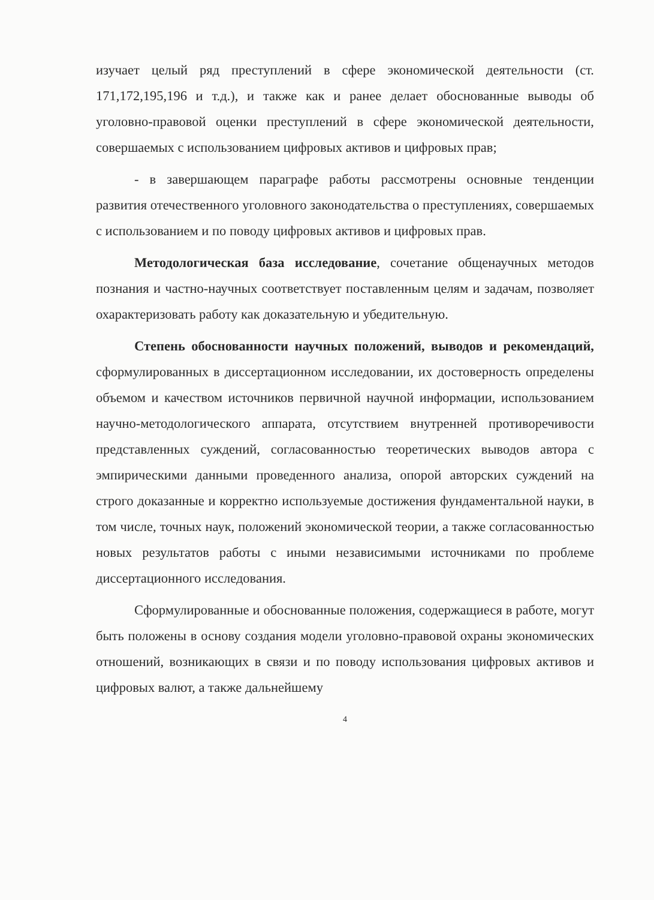изучает целый ряд преступлений в сфере экономической деятельности (ст. 171,172,195,196 и т.д.), и также как и ранее делает обоснованные выводы об уголовно-правовой оценки преступлений в сфере экономической деятельности, совершаемых с использованием цифровых активов и цифровых прав;
- в завершающем параграфе работы рассмотрены основные тенденции развития отечественного уголовного законодательства о преступлениях, совершаемых с использованием и по поводу цифровых активов и цифровых прав.
Методологическая база исследование, сочетание общенаучных методов познания и частно-научных соответствует поставленным целям и задачам, позволяет охарактеризовать работу как доказательную и убедительную.
Степень обоснованности научных положений, выводов и рекомендаций, сформулированных в диссертационном исследовании, их достоверность определены объемом и качеством источников первичной научной информации, использованием научно-методологического аппарата, отсутствием внутренней противоречивости представленных суждений, согласованностью теоретических выводов автора с эмпирическими данными проведенного анализа, опорой авторских суждений на строго доказанные и корректно используемые достижения фундаментальной науки, в том числе, точных наук, положений экономической теории, а также согласованностью новых результатов работы с иными независимыми источниками по проблеме диссертационного исследования.
Сформулированные и обоснованные положения, содержащиеся в работе, могут быть положены в основу создания модели уголовно-правовой охраны экономических отношений, возникающих в связи и по поводу использования цифровых активов и цифровых валют, а также дальнейшему
4